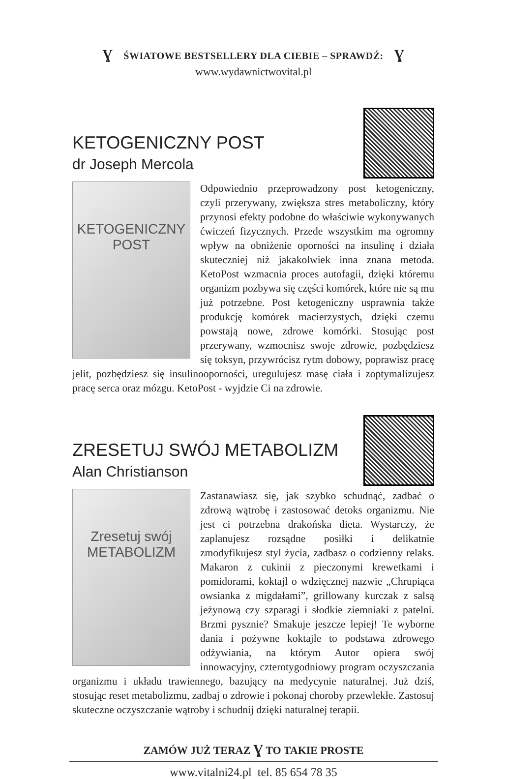Ɣ ŚWIATOWE BESTSELLERY DLA CIEBIE – SPRAWDŹ: Ɣ
www.wydawnictwovital.pl
KETOGENICZNY POST
dr Joseph Mercola
KETOGENICZNY
POST
Odpowiednio przeprowadzony post ketogeniczny, czyli przerywany, zwiększa stres metaboliczny, który przynosi efekty podobne do właściwie wykonywanych ćwiczeń fizycznych. Przede wszystkim ma ogromny wpływ na obniżenie oporności na insulinę i działa skuteczniej niż jakakolwiek inna znana metoda. KetoPost wzmacnia proces autofagii, dzięki któremu organizm pozbywa się części komórek, które nie są mu już potrzebne. Post ketogeniczny usprawnia także produkcję komórek macierzystych, dzięki czemu powstają nowe, zdrowe komórki. Stosując post przerywany, wzmocnisz swoje zdrowie, pozbędziesz się toksyn, przywrócisz rytm dobowy, poprawisz pracę jelit, pozbędziesz się insulinooporności, uregulujesz masę ciała i zoptymalizujesz pracę serca oraz mózgu. KetoPost - wyjdzie Ci na zdrowie.
ZRESETUJ SWÓJ METABOLIZM
Alan Christianson
Zresetuj swój
METABOLIZM
Zastanawiasz się, jak szybko schudnąć, zadbać o zdrową wątrobę i zastosować detoks organizmu. Nie jest ci potrzebna drakońska dieta. Wystarczy, że zaplanujesz rozsądne posiłki i delikatnie zmodyfikujesz styl życia, zadbasz o codzienny relaks. Makaron z cukinii z pieczonymi krewetkami i pomidorami, koktajl o wdzięcznej nazwie „Chrupiąca owsianka z migdałami”, grillowany kurczak z salsą jeżynową czy szparagi i słodkie ziemniaki z patelni. Brzmi pysznie? Smakuje jeszcze lepiej! Te wyborne dania i pożywne koktajle to podstawa zdrowego odżywiania, na którym Autor opiera swój innowacyjny, czterotygodniowy program oczyszczania organizmu i układu trawiennego, bazujący na medycynie naturalnej. Już dziś, stosując reset metabolizmu, zadbaj o zdrowie i pokonaj choroby przewlekłe. Zastosuj skuteczne oczyszczanie wątroby i schudnij dzięki naturalnej terapii.
ZAMÓW JUŻ TERAZ Ɣ TO TAKIE PROSTE
www.vitalni24.pl tel. 85 654 78 35